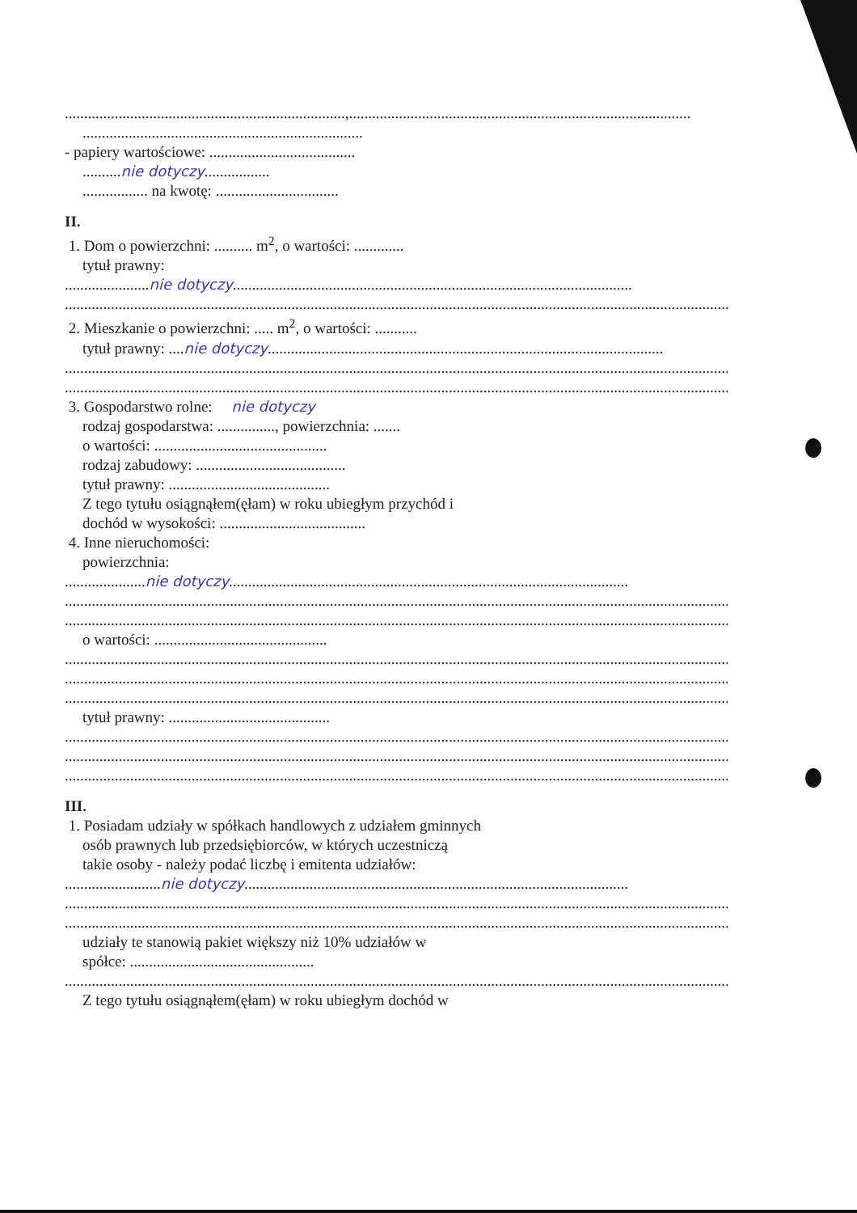.........................................................................,.........................................................................................
.........................................................................
- papiery wartościowe: ......................................
..........nie dotyczy.................
................. na kwotę: ................................
II.
1. Dom o powierzchni: .......... m<sup>2</sup>, o wartości: .............
tytuł prawny:
......................nie dotyczy........................................................................................................
................................................................................................................................................................................
2. Mieszkanie o powierzchni: ..... m<sup>2</sup>, o wartości: ...........
tytuł prawny: ....nie dotyczy.......................................................................................................
................................................................................................................................................................................
................................................................................................................................................................................
3. Gospodarstwo rolne: nie dotyczy
rodzaj gospodarstwa: ..............., powierzchnia: .......
o wartości: .............................................
rodzaj zabudowy: .......................................
tytuł prawny: ..........................................
Z tego tytułu osiągnąłem(ęłam) w roku ubiegłym przychód i
dochód w wysokości: ......................................
4. Inne nieruchomości:
powierzchnia:
.....................nie dotyczy........................................................................................................
................................................................................................................................................................................
................................................................................................................................................................................
o wartości: .............................................
................................................................................................................................................................................
................................................................................................................................................................................
................................................................................................................................................................................
tytuł prawny: ..........................................
................................................................................................................................................................................
................................................................................................................................................................................
................................................................................................................................................................................
III.
1. Posiadam udziały w spółkach handlowych z udziałem gminnych
osób prawnych lub przedsiębiorców, w których uczestniczą
takie osoby - należy podać liczbę i emitenta udziałów:
.........................nie dotyczy....................................................................................................
................................................................................................................................................................................
................................................................................................................................................................................
udziały te stanowią pakiet większy niż 10% udziałów w
spółce: ................................................
................................................................................................................................................................................
Z tego tytułu osiągnąłem(ęłam) w roku ubiegłym dochód w